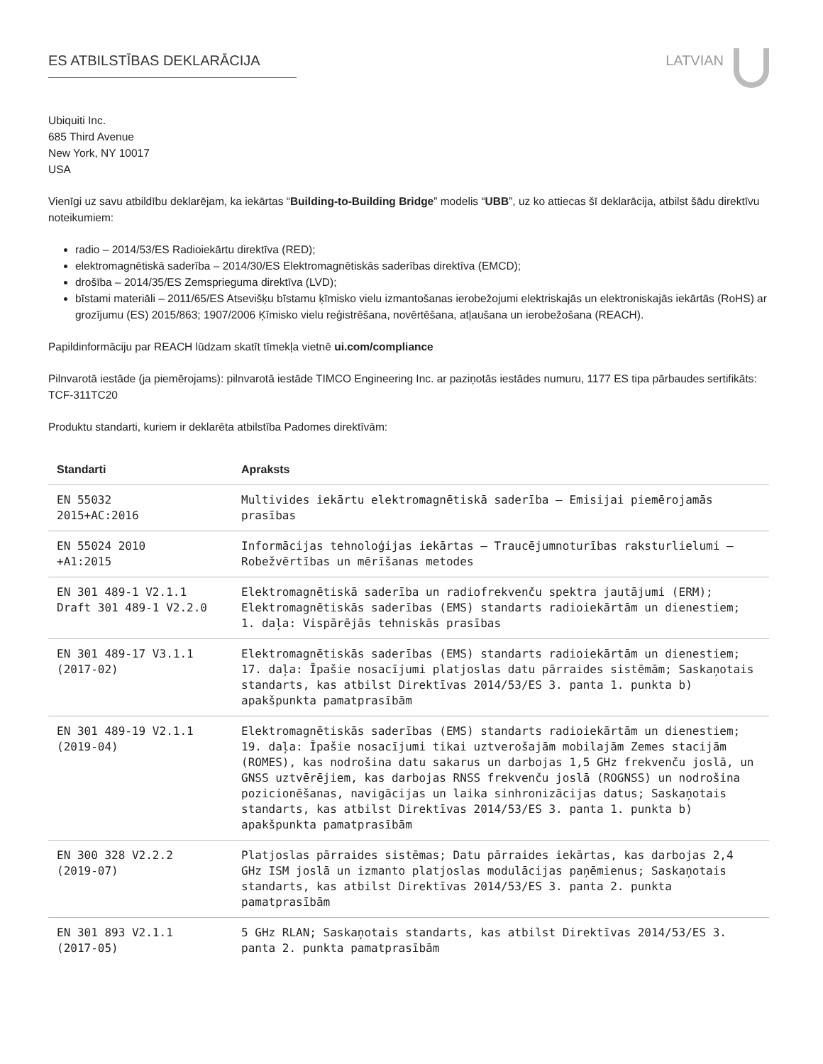ES ATBILSTĪBAS DEKLARĀCIJA LATVIAN
Ubiquiti Inc.
685 Third Avenue
New York, NY 10017
USA
Vienīgi uz savu atbildību deklarējam, ka iekārtas “Building-to-Building Bridge” modelis “UBB”, uz ko attiecas šī deklarācija, atbilst šādu direktīvu noteikumiem:
radio – 2014/53/ES Radioiekārtu direktīva (RED);
elektromagnētiskā saderība – 2014/30/ES Elektromagnētiskās saderības direktīva (EMCD);
drošība – 2014/35/ES Zemsprieguma direktīva (LVD);
bīstami materiāli – 2011/65/ES Atsevišķu bīstamu ķīmisko vielu izmantošanas ierobežojumi elektriskajās un elektroniskajās iekārtās (RoHS) ar grozījumu (ES) 2015/863; 1907/2006 Ķīmisko vielu reģistrēšana, novērtēšana, atļaušana un ierobežošana (REACH).
Papildinformāciju par REACH lūdzam skatīt tīmekļa vietnē ui.com/compliance
Pilnvarotā iestāde (ja piemērojams): pilnvarotā iestāde TIMCO Engineering Inc. ar paziņotās iestādes numuru, 1177 ES tipa pārbaudes sertifikāts: TCF-311TC20
Produktu standarti, kuriem ir deklarēta atbilstība Padomes direktīvām:
| Standarti | Apraksts |
| --- | --- |
| EN 55032 2015+AC:2016 | Multivides iekārtu elektromagnētiskā saderība – Emisijai piemērojamās prasības |
| EN 55024 2010 +A1:2015 | Informācijas tehnoloģijas iekārtas – Traucējumnoturības raksturlielumi – Robežvērtības un mērīšanas metodes |
| EN 301 489-1 V2.1.1 Draft 301 489-1 V2.2.0 | Elektromagnētiskā saderība un radiofrekvenču spektra jautājumi (ERM); Elektromagnētiskās saderības (EMS) standarts radioiekārtām un dienestiem; 1. daļa: Vispārējās tehniskās prasības |
| EN 301 489-17 V3.1.1 (2017-02) | Elektromagnētiskās saderības (EMS) standarts radioiekārtām un dienestiem; 17. daļa: Īpašie nosacījumi platjoslas datu pārraides sistēmām; Saskaņotais standarts, kas atbilst Direktīvas 2014/53/ES 3. panta 1. punkta b) apakšpunkta pamatprasībām |
| EN 301 489-19 V2.1.1 (2019-04) | Elektromagnētiskās saderības (EMS) standarts radioiekārtām un dienestiem; 19. daļa: Īpašie nosacījumi tikai uztverošajām mobilajām Zemes stacijām (ROMES), kas nodrošina datu sakarus un darbojas 1,5 GHz frekvenču joslā, un GNSS uztvērējiem, kas darbojas RNSS frekvenču joslā (ROGNSS) un nodrošina pozicionēšanas, navigācijas un laika sinhronizācijas datus; Saskaņotais standarts, kas atbilst Direktīvas 2014/53/ES 3. panta 1. punkta b) apakšpunkta pamatprasībām |
| EN 300 328 V2.2.2 (2019-07) | Platjoslas pārraides sistēmas; Datu pārraides iekārtas, kas darbojas 2,4 GHz ISM joslā un izmanto platjoslas modulācijas paņēmienus; Saskaņotais standarts, kas atbilst Direktīvas 2014/53/ES 3. panta 2. punkta pamatprasībām |
| EN 301 893 V2.1.1 (2017-05) | 5 GHz RLAN; Saskaņotais standarts, kas atbilst Direktīvas 2014/53/ES 3. panta 2. punkta pamatprasībām |